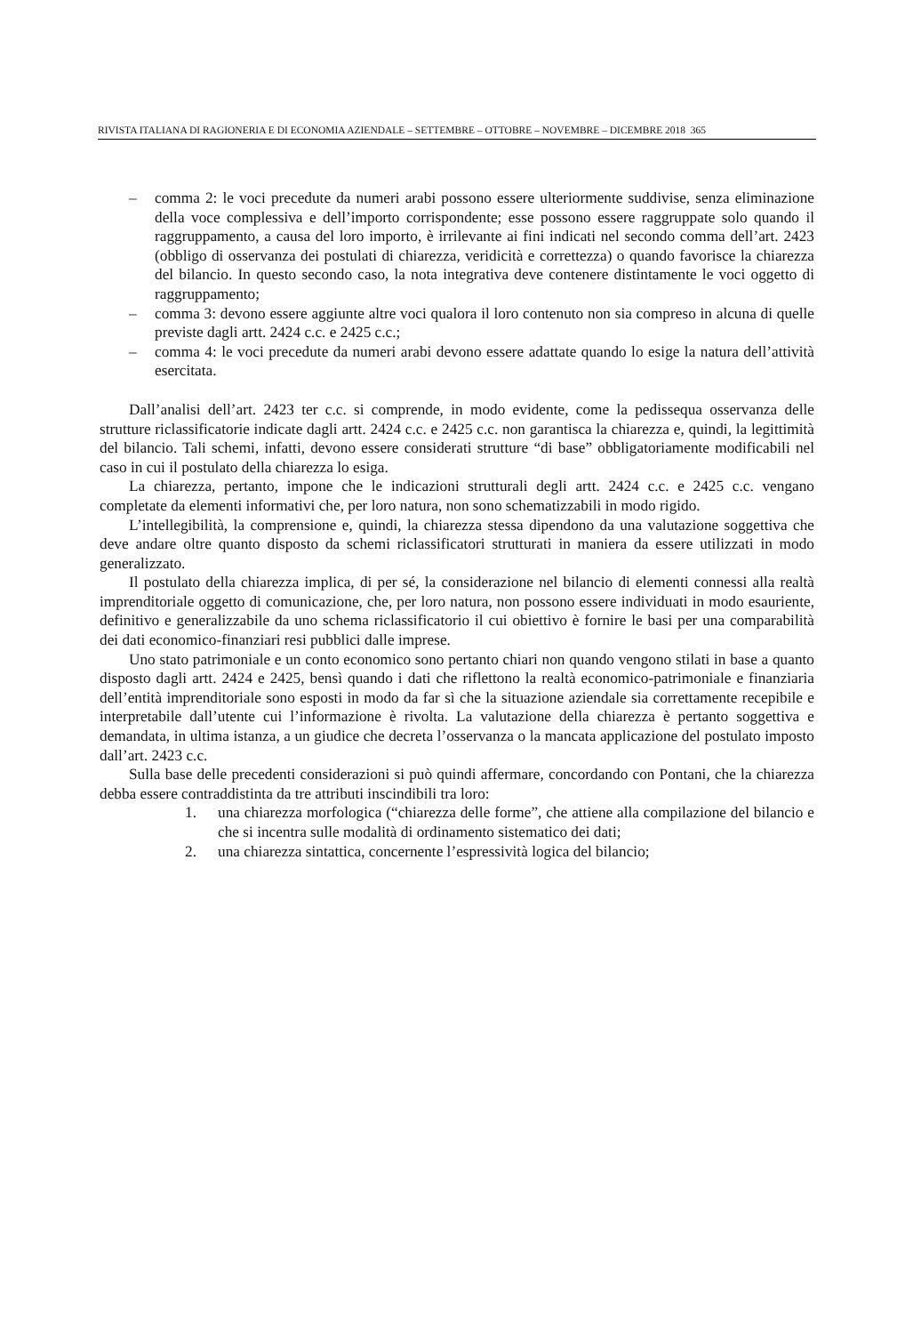RIVISTA ITALIANA DI RAGIONERIA E DI ECONOMIA AZIENDALE – SETTEMBRE – OTTOBRE – NOVEMBRE – DICEMBRE 2018 365
– comma 2: le voci precedute da numeri arabi possono essere ulteriormente suddivise, senza eliminazione della voce complessiva e dell’importo corrispondente; esse possono essere raggruppate solo quando il raggruppamento, a causa del loro importo, è irrilevante ai fini indicati nel secondo comma dell’art. 2423 (obbligo di osservanza dei postulati di chiarezza, veridicità e correttezza) o quando favorisce la chiarezza del bilancio. In questo secondo caso, la nota integrativa deve contenere distintamente le voci oggetto di raggruppamento;
– comma 3: devono essere aggiunte altre voci qualora il loro contenuto non sia compreso in alcuna di quelle previste dagli artt. 2424 c.c. e 2425 c.c.;
– comma 4: le voci precedute da numeri arabi devono essere adattate quando lo esige la natura dell’attività esercitata.
Dall’analisi dell’art. 2423 ter c.c. si comprende, in modo evidente, come la pedissequa osservanza delle strutture riclassificatorie indicate dagli artt. 2424 c.c. e 2425 c.c. non garantisca la chiarezza e, quindi, la legittimità del bilancio. Tali schemi, infatti, devono essere considerati strutture “di base” obbligatoriamente modificabili nel caso in cui il postulato della chiarezza lo esiga.
La chiarezza, pertanto, impone che le indicazioni strutturali degli artt. 2424 c.c. e 2425 c.c. vengano completate da elementi informativi che, per loro natura, non sono schematizzabili in modo rigido.
L’intellegibilità, la comprensione e, quindi, la chiarezza stessa dipendono da una valutazione soggettiva che deve andare oltre quanto disposto da schemi riclassificatori strutturati in maniera da essere utilizzati in modo generalizzato.
Il postulato della chiarezza implica, di per sé, la considerazione nel bilancio di elementi connessi alla realtà imprenditoriale oggetto di comunicazione, che, per loro natura, non possono essere individuati in modo esauriente, definitivo e generalizzabile da uno schema riclassificatorio il cui obiettivo è fornire le basi per una comparabilità dei dati economico-finanziari resi pubblici dalle imprese.
Uno stato patrimoniale e un conto economico sono pertanto chiari non quando vengono stilati in base a quanto disposto dagli artt. 2424 e 2425, bensì quando i dati che riflettono la realtà economico-patrimoniale e finanziaria dell’entità imprenditoriale sono esposti in modo da far sì che la situazione aziendale sia correttamente recepibile e interpretabile dall’utente cui l’informazione è rivolta. La valutazione della chiarezza è pertanto soggettiva e demandata, in ultima istanza, a un giudice che decreta l’osservanza o la mancata applicazione del postulato imposto dall’art. 2423 c.c.
Sulla base delle precedenti considerazioni si può quindi affermare, concordando con Pontani, che la chiarezza debba essere contraddistinta da tre attributi inscindibili tra loro:
1. una chiarezza morfologica (“chiarezza delle forme”, che attiene alla compilazione del bilancio e che si incentra sulle modalità di ordinamento sistematico dei dati;
2. una chiarezza sintattica, concernente l’espressività logica del bilancio;